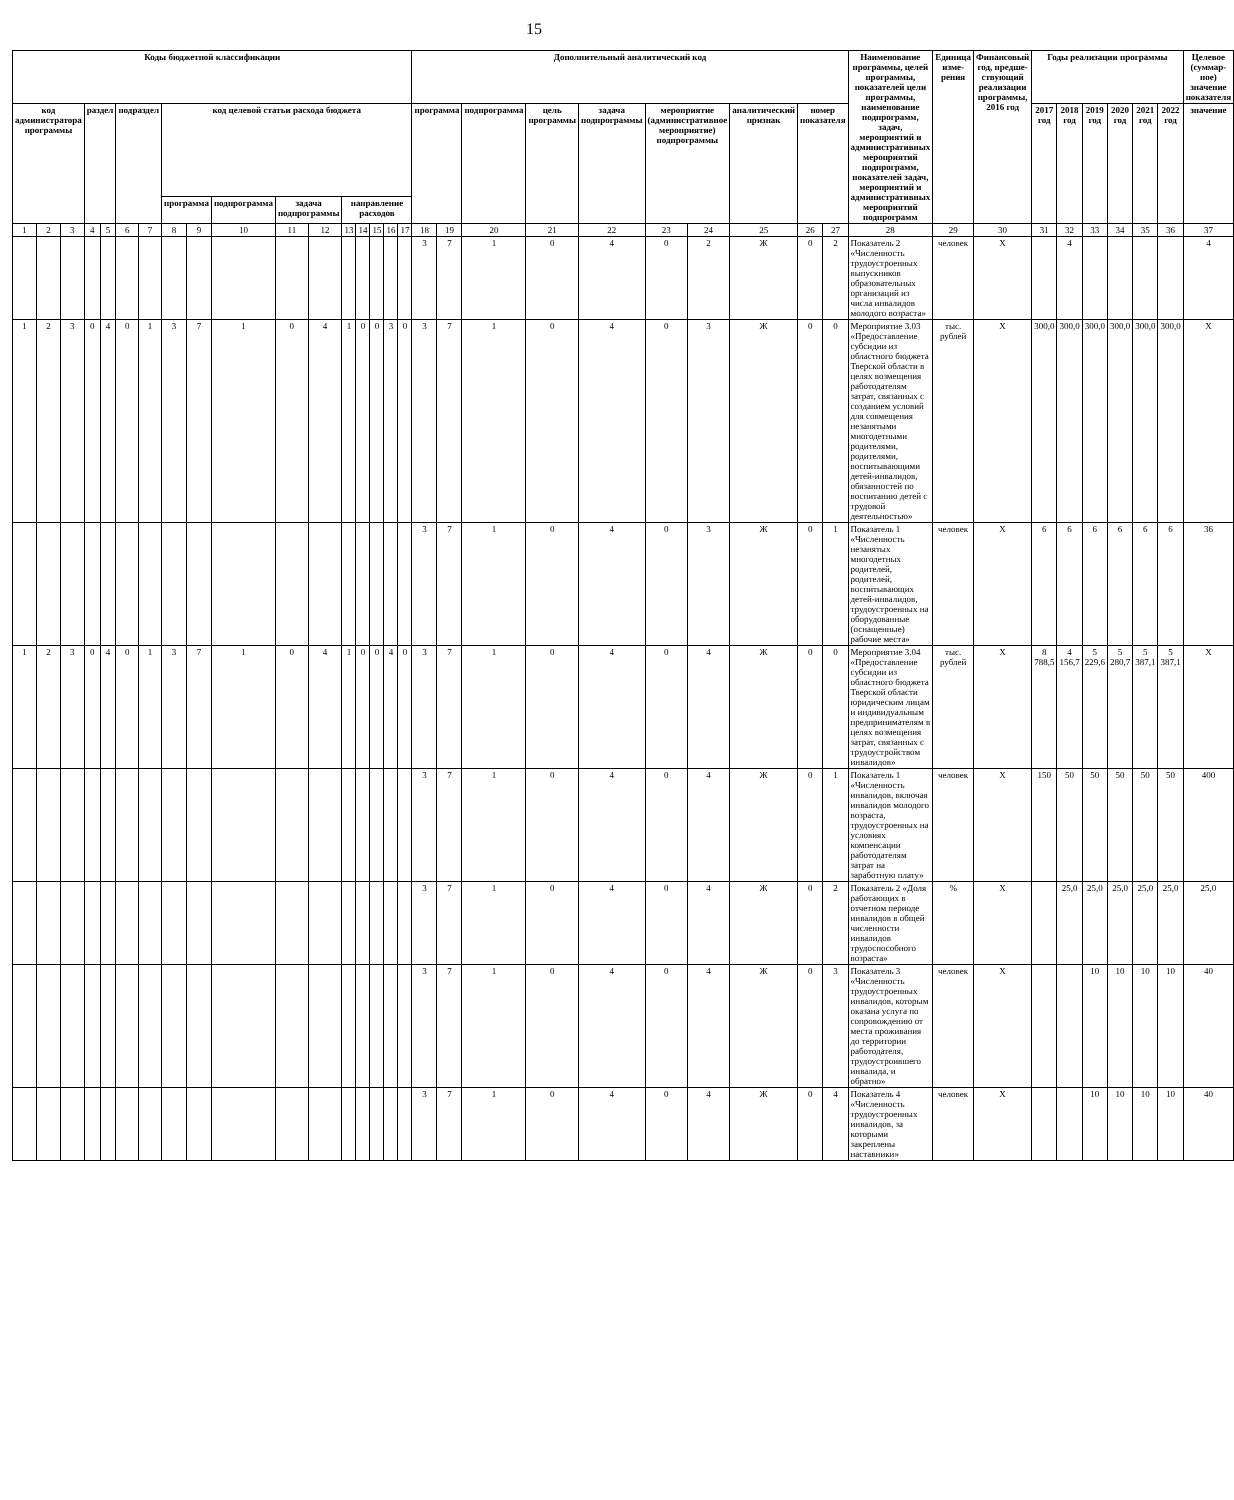15
| Коды бюджетной классификации | | | | | | | | | | | | | | | | | Дополнительный аналитический код | | | | | | | | | | Наименование программы, целей программы, показателей цели программы, наименование подпрограмм, задач, мероприятий и административных мероприятий подпрограмм, показателей задач, мероприятий и административных мероприятий подпрограмм | Единица изме-рения | Финансовый год, предше-ствующий реализации программы, 2016 год | Годы реализации программы | | | | | | Целевое (суммар-ное) значение показателя |
| --- | --- | --- | --- | --- | --- | --- | --- | --- | --- | --- | --- | --- | --- | --- | --- | --- | --- | --- | --- | --- | --- | --- | --- | --- | --- | --- | --- | --- | --- | --- | --- | --- | --- | --- | --- | --- |
| код администратора программы | | | раздел | | подраздел | | код целевой статьи расхода бюджета | | | | | | | | | | программа | | подпрограмма | цель программы | задача подпрограммы | мероприятие (административное мероприятие) подпрограммы | | аналитический признак | номер показателя | | | | | 2017 год | 2018 год | 2019 год | 2020 год | 2021 год | 2022 год | значение |
| | | | | | | | программа | | подпрограмма | задача подпрограммы | | направление расходов | | | | | | | | | | | | | | | | | | | | | | | | |
| 1 | 2 | 3 | 4 | 5 | 6 | 7 | 8 | 9 | 10 | 11 | 12 | 13 | 14 | 15 | 16 | 17 | 18 | 19 | 20 | 21 | 22 | 23 | 24 | 25 | 26 | 27 | 28 | 29 | 30 | 31 | 32 | 33 | 34 | 35 | 36 | 37 |
| | | | | | | | | | | | | | | | | | 3 | 7 | 1 | 0 | 4 | 0 | 2 | Ж | 0 | 2 | Показатель 2 «Численность трудоустроенных выпускников образовательных организаций из числа инвалидов молодого возраста» | человек | X | | 4 | | | | | 4 |
| 1 | 2 | 3 | 0 | 4 | 0 | 1 | 3 | 7 | 1 | 0 | 4 | 1 | 0 | 0 | 3 | 0 | 3 | 7 | 1 | 0 | 4 | 0 | 3 | Ж | 0 | 0 | Мероприятие 3.03 «Предоставление субсидии из областного бюджета Тверской области в целях возмещения работодателям затрат, связанных с созданием условий для совмещения незанятыми многодетными родителями, родителями, воспитывающими детей-инвалидов, обязанностей по воспитанию детей с трудовой деятельностью» | тыс. рублей | X | 300,0 | 300,0 | 300,0 | 300,0 | 300,0 | 300,0 | X |
| | | | | | | | | | | | | | | | | | 3 | 7 | 1 | 0 | 4 | 0 | 3 | Ж | 0 | 1 | Показатель 1 «Численность незанятых многодетных родителей, родителей, воспитывающих детей-инвалидов, трудоустроенных на оборудованные (оснащенные) рабочие места» | человек | X | 6 | 6 | 6 | 6 | 6 | 6 | 36 |
| 1 | 2 | 3 | 0 | 4 | 0 | 1 | 3 | 7 | 1 | 0 | 4 | 1 | 0 | 0 | 4 | 0 | 3 | 7 | 1 | 0 | 4 | 0 | 4 | Ж | 0 | 0 | Мероприятие 3.04 «Предоставление субсидии из областного бюджета Тверской области юридическим лицам и индивидуальным предпринимателям в целях возмещения затрат, связанных с трудоустройством инвалидов» | тыс. рублей | X | 8 788,5 | 4 156,7 | 5 229,6 | 5 280,7 | 5 387,1 | 5 387,1 | X |
| | | | | | | | | | | | | | | | | | 3 | 7 | 1 | 0 | 4 | 0 | 4 | Ж | 0 | 1 | Показатель 1 «Численность инвалидов, включая инвалидов молодого возраста, трудоустроенных на условиях компенсации работодателям затрат на заработную плату» | человек | X | 150 | 50 | 50 | 50 | 50 | 50 | 400 |
| | | | | | | | | | | | | | | | | | 3 | 7 | 1 | 0 | 4 | 0 | 4 | Ж | 0 | 2 | Показатель 2 «Доля работающих в отчетном периоде инвалидов в общей численности инвалидов трудоспособного возраста» | % | X | | 25,0 | 25,0 | 25,0 | 25,0 | 25,0 | 25,0 |
| | | | | | | | | | | | | | | | | | 3 | 7 | 1 | 0 | 4 | 0 | 4 | Ж | 0 | 3 | Показатель 3 «Численность трудоустроенных инвалидов, которым оказана услуга по сопровождению от места проживания до территории работодателя, трудоустроившего инвалида, и обратно» | человек | X | | | 10 | 10 | 10 | 10 | 40 |
| | | | | | | | | | | | | | | | | | 3 | 7 | 1 | 0 | 4 | 0 | 4 | Ж | 0 | 4 | Показатель 4 «Численность трудоустроенных инвалидов, за которыми закреплены наставники» | человек | X | | | 10 | 10 | 10 | 10 | 40 |